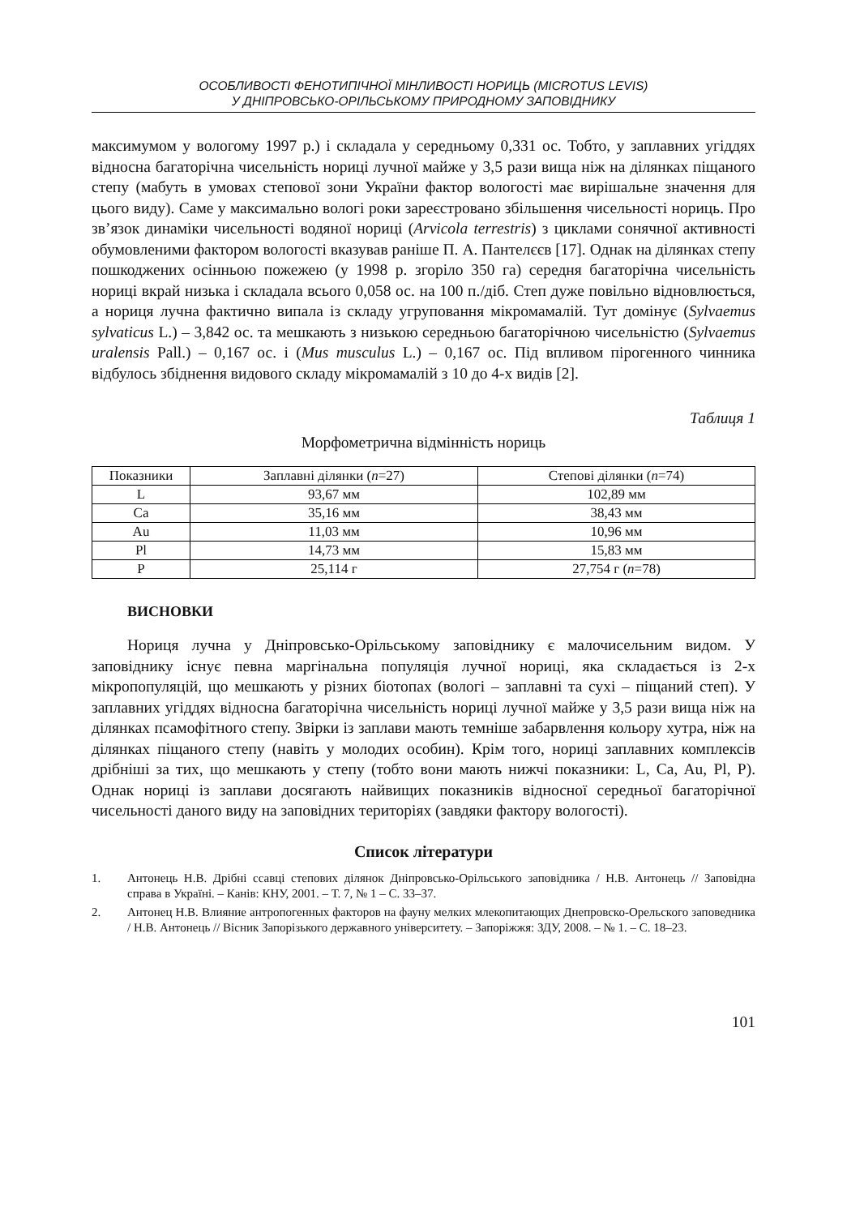ОСОБЛИВОСТІ ФЕНОТИПІЧНОЇ МІНЛИВОСТІ НОРИЦЬ (MICROTUS LEVIS)
У ДНІПРОВСЬКО-ОРІЛЬСЬКОМУ ПРИРОДНОМУ ЗАПОВІДНИКУ
максимумом у вологому 1997 р.) і складала у середньому 0,331 ос. Тобто, у заплавних угіддях відносна багаторічна чисельність нориці лучної майже у 3,5 рази вища ніж на ділянках піщаного степу (мабуть в умовах степової зони України фактор вологості має вирішальне значення для цього виду). Саме у максимально вологі роки зареєстровано збільшення чисельності нориць. Про зв’язок динаміки чисельності водяної нориці (Arvicola terrestris) з циклами сонячної активності обумовленими фактором вологості вказував раніше П. А. Пантелєєв [17]. Однак на ділянках степу пошкоджених осінньою пожежею (у 1998 р. згоріло 350 га) середня багаторічна чисельність нориці вкрай низька і складала всього 0,058 ос. на 100 п./діб. Степ дуже повільно відновлюється, а нориця лучна фактично випала із складу угруповання мікромамалій. Тут домінує (Sylvaemus sylvaticus L.) – 3,842 ос. та мешкають з низькою середньою багаторічною чисельністю (Sylvaemus uralensis Pall.) – 0,167 ос. і (Mus musculus L.) – 0,167 ос. Під впливом пірогенного чинника відбулось збіднення видового складу мікромамалій з 10 до 4-х видів [2].
Таблиця 1
Морфометрична відмінність нориць
| Показники | Заплавні ділянки ( n =27) | Степові ділянки ( n =74) |
| --- | --- | --- |
| L | 93,67 мм | 102,89 мм |
| Ca | 35,16 мм | 38,43 мм |
| Au | 11,03 мм | 10,96 мм |
| Pl | 14,73 мм | 15,83 мм |
| P | 25,114 г | 27,754 г ( n =78) |
ВИСНОВКИ
Нориця лучна у Дніпровсько-Орільському заповіднику є малочисельним видом. У заповіднику існує певна маргінальна популяція лучної нориці, яка складається із 2-х мікропопуляцій, що мешкають у різних біотопах (вологі – заплавні та сухі – піщаний степ). У заплавних угіддях відносна багаторічна чисельність нориці лучної майже у 3,5 рази вища ніж на ділянках псамофітного степу. Звірки із заплави мають темніше забарвлення кольору хутра, ніж на ділянках піщаного степу (навіть у молодих особин). Крім того, нориці заплавних комплексів дрібніші за тих, що мешкають у степу (тобто вони мають нижчі показники: L, Ca, Au, Pl, P). Однак нориці із заплави досягають найвищих показників відносної середньої багаторічної чисельності даного виду на заповідних територіях (завдяки фактору вологості).
Список літератури
1. Антонець Н.В. Дрібні ссавці степових ділянок Дніпровсько-Орільського заповідника / Н.В. Антонець // Заповідна справа в Україні. – Канів: КНУ, 2001. – Т. 7, № 1 – С. 33–37.
2. Антонец Н.В. Влияние антропогенных факторов на фауну мелких млекопитающих Днепровско-Орельского заповедника / Н.В. Антонець // Вісник Запорізького державного університету. – Запоріжжя: ЗДУ, 2008. – № 1. – С. 18–23.
101